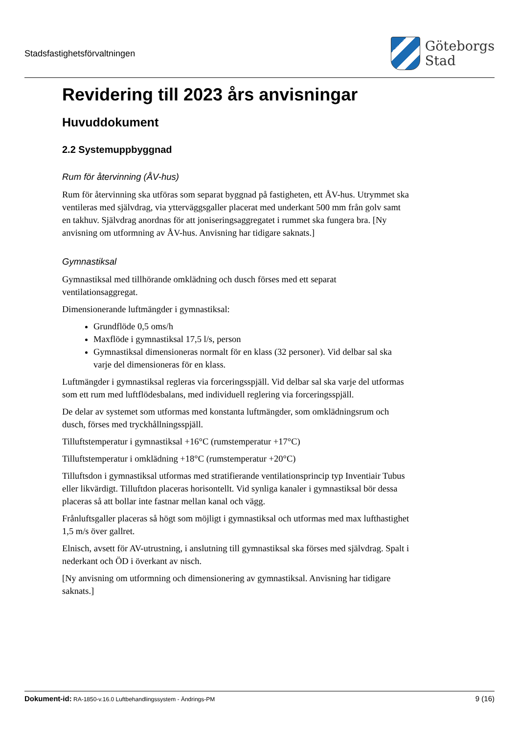Stadsfastighetsförvaltningen
Göteborgs
Stad
Revidering till 2023 års anvisningar
Huvuddokument
2.2 Systemuppbyggnad
Rum för återvinning (ÅV-hus)
Rum för återvinning ska utföras som separat byggnad på fastigheten, ett ÅV-hus. Utrymmet ska ventileras med självdrag, via ytterväggsgaller placerat med underkant 500 mm från golv samt en takhuv. Självdrag anordnas för att joniseringsaggregatet i rummet ska fungera bra. [Ny anvisning om utformning av ÅV-hus. Anvisning har tidigare saknats.]
Gymnastiksal
Gymnastiksal med tillhörande omklädning och dusch förses med ett separat ventilationsaggregat.
Dimensionerande luftmängder i gymnastiksal:
Grundflöde 0,5 oms/h
Maxflöde i gymnastiksal 17,5 l/s, person
Gymnastiksal dimensioneras normalt för en klass (32 personer). Vid delbar sal ska varje del dimensioneras för en klass.
Luftmängder i gymnastiksal regleras via forceringsspjäll. Vid delbar sal ska varje del utformas som ett rum med luftflödesbalans, med individuell reglering via forceringsspjäll.
De delar av systemet som utformas med konstanta luftmängder, som omklädningsrum och dusch, förses med tryckhållningsspjäll.
Tilluftstemperatur i gymnastiksal +16°C (rumstemperatur +17°C)
Tilluftstemperatur i omklädning +18°C (rumstemperatur +20°C)
Tilluftsdon i gymnastiksal utformas med stratifierande ventilationsprincip typ Inventiair Tubus eller likvärdigt. Tilluftdon placeras horisontellt. Vid synliga kanaler i gymnastiksal bör dessa placeras så att bollar inte fastnar mellan kanal och vägg.
Frånluftsgaller placeras så högt som möjligt i gymnastiksal och utformas med max lufthastighet 1,5 m/s över gallret.
Elnisch, avsett för AV-utrustning, i anslutning till gymnastiksal ska förses med självdrag. Spalt i nederkant och ÖD i överkant av nisch.
[Ny anvisning om utformning och dimensionering av gymnastiksal. Anvisning har tidigare saknats.]
Dokument-id: RA-1850-v.16.0 Luftbehandlingssystem - Ändrings-PM
9 (16)